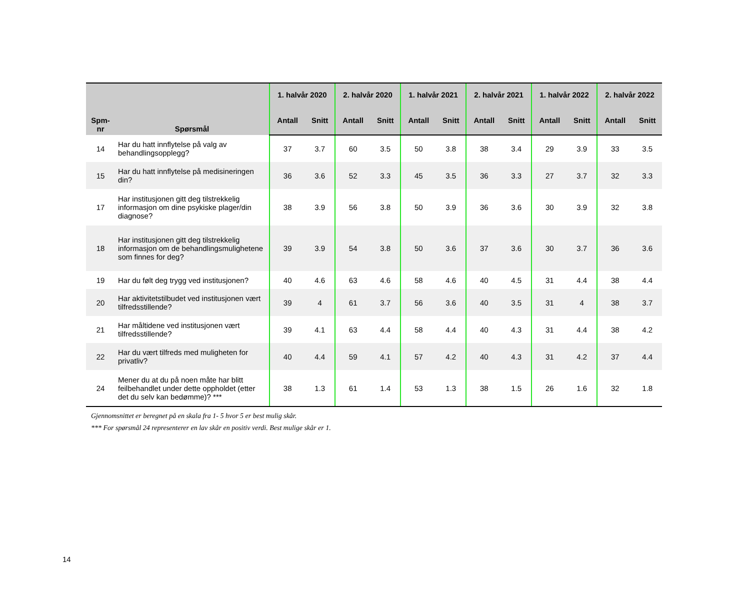| Spm- nr | Spørsmål | 1. halvår 2020 | | 2. halvår 2020 | | 1. halvår 2021 | | 2. halvår 2021 | | 1. halvår 2022 | | 2. halvår 2022 | |
| --- | --- | --- | --- | --- | --- | --- | --- | --- | --- | --- | --- | --- | --- |
| | | Antall | Snitt | Antall | Snitt | Antall | Snitt | Antall | Snitt | Antall | Snitt | Antall | Snitt |
| 14 | Har du hatt innflytelse på valg av behandlingsopplegg? | 37 | 3.7 | 60 | 3.5 | 50 | 3.8 | 38 | 3.4 | 29 | 3.9 | 33 | 3.5 |
| 15 | Har du hatt innflytelse på medisineringen din? | 36 | 3.6 | 52 | 3.3 | 45 | 3.5 | 36 | 3.3 | 27 | 3.7 | 32 | 3.3 |
| 17 | Har institusjonen gitt deg tilstrekkelig informasjon om dine psykiske plager/din diagnose? | 38 | 3.9 | 56 | 3.8 | 50 | 3.9 | 36 | 3.6 | 30 | 3.9 | 32 | 3.8 |
| 18 | Har institusjonen gitt deg tilstrekkelig informasjon om de behandlingsmulighetene som finnes for deg? | 39 | 3.9 | 54 | 3.8 | 50 | 3.6 | 37 | 3.6 | 30 | 3.7 | 36 | 3.6 |
| 19 | Har du følt deg trygg ved institusjonen? | 40 | 4.6 | 63 | 4.6 | 58 | 4.6 | 40 | 4.5 | 31 | 4.4 | 38 | 4.4 |
| 20 | Har aktivitetstilbudet ved institusjonen vært tilfredsstillende? | 39 | 4 | 61 | 3.7 | 56 | 3.6 | 40 | 3.5 | 31 | 4 | 38 | 3.7 |
| 21 | Har måltidene ved institusjonen vært tilfredsstillende? | 39 | 4.1 | 63 | 4.4 | 58 | 4.4 | 40 | 4.3 | 31 | 4.4 | 38 | 4.2 |
| 22 | Har du vært tilfreds med muligheten for privatliv? | 40 | 4.4 | 59 | 4.1 | 57 | 4.2 | 40 | 4.3 | 31 | 4.2 | 37 | 4.4 |
| 24 | Mener du at du på noen måte har blitt feilbehandlet under dette oppholdet (etter det du selv kan bedømme)? *** | 38 | 1.3 | 61 | 1.4 | 53 | 1.3 | 38 | 1.5 | 26 | 1.6 | 32 | 1.8 |
Gjennomsnittet er beregnet på en skala fra 1- 5 hvor 5 er best mulig skår.
*** For spørsmål 24 representerer en lav skår en positiv verdi. Best mulige skår er 1.
14